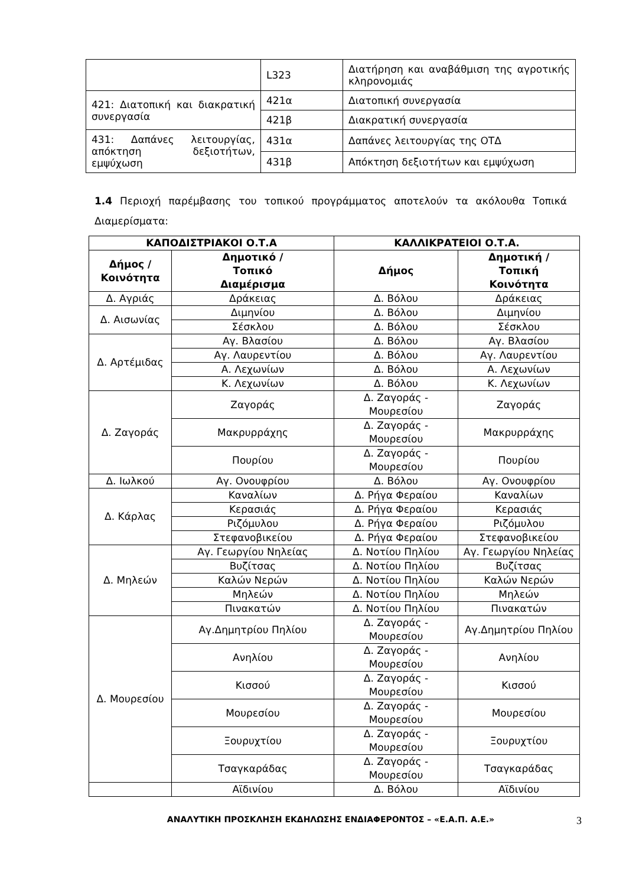| | L323 | Διατήρηση και αναβάθμιση της αγροτικής κληρονομιάς |
| 421: Διατοπική και διακρατική συνεργασία | 421α | Διατοπική συνεργασία |
| | 421β | Διακρατική συνεργασία |
| 431: Δαπάνες λειτουργίας, απόκτηση δεξιοτήτων, εμψύχωση | 431α | Δαπάνες λειτουργίας της ΟΤΔ |
| | 431β | Απόκτηση δεξιοτήτων και εμψύχωση |
1.4 Περιοχή παρέμβασης του τοπικού προγράμματος αποτελούν τα ακόλουθα Τοπικά Διαμερίσματα:
| ΚΑΠΟΔΙΣΤΡΙΑΚΟΙ Ο.Τ.Α | | ΚΑΛΛΙΚΡΑΤΕΙΟΙ Ο.Τ.Α. | |
| --- | --- | --- | --- |
| Δήμος / Κοινότητα | Δημοτικό / Τοπικό Διαμέρισμα | Δήμος | Δημοτική / Τοπική Κοινότητα |
| Δ. Αγριάς | Δράκειας | Δ. Βόλου | Δράκειας |
| Δ. Αισωνίας | Διμηνίου | Δ. Βόλου | Διμηνίου |
| | Σέσκλου | Δ. Βόλου | Σέσκλου |
| Δ. Αρτέμιδας | Αγ. Βλασίου | Δ. Βόλου | Αγ. Βλασίου |
| | Αγ. Λαυρεντίου | Δ. Βόλου | Αγ. Λαυρεντίου |
| | Α. Λεχωνίων | Δ. Βόλου | Α. Λεχωνίων |
| | Κ. Λεχωνίων | Δ. Βόλου | Κ. Λεχωνίων |
| Δ. Ζαγοράς | Ζαγοράς | Δ. Ζαγοράς - Μουρεσίου | Ζαγοράς |
| | Μακρυρράχης | Δ. Ζαγοράς - Μουρεσίου | Μακρυρράχης |
| | Πουρίου | Δ. Ζαγοράς - Μουρεσίου | Πουρίου |
| Δ. Ιωλκού | Αγ. Ονουφρίου | Δ. Βόλου | Αγ. Ονουφρίου |
| Δ. Κάρλας | Καναλίων | Δ. Ρήγα Φεραίου | Καναλίων |
| | Κερασιάς | Δ. Ρήγα Φεραίου | Κερασιάς |
| | Ριζόμυλου | Δ. Ρήγα Φεραίου | Ριζόμυλου |
| | Στεφανοβικείου | Δ. Ρήγα Φεραίου | Στεφανοβικείου |
| Δ. Μηλεών | Αγ. Γεωργίου Νηλείας | Δ. Νοτίου Πηλίου | Αγ. Γεωργίου Νηλείας |
| | Βυζίτσας | Δ. Νοτίου Πηλίου | Βυζίτσας |
| | Καλών Νερών | Δ. Νοτίου Πηλίου | Καλών Νερών |
| | Μηλεών | Δ. Νοτίου Πηλίου | Μηλεών |
| | Πινακατών | Δ. Νοτίου Πηλίου | Πινακατών |
| Δ. Μουρεσίου | Αγ.Δημητρίου Πηλίου | Δ. Ζαγοράς - Μουρεσίου | Αγ.Δημητρίου Πηλίου |
| | Ανηλίου | Δ. Ζαγοράς - Μουρεσίου | Ανηλίου |
| | Κισσού | Δ. Ζαγοράς - Μουρεσίου | Κισσού |
| | Μουρεσίου | Δ. Ζαγοράς - Μουρεσίου | Μουρεσίου |
| | Ξουρυχτίου | Δ. Ζαγοράς - Μουρεσίου | Ξουρυχτίου |
| | Τσαγκαράδας | Δ. Ζαγοράς - Μουρεσίου | Τσαγκαράδας |
| | Αϊδινίου | Δ. Βόλου | Αϊδινίου |
ΑΝΑΛΥΤΙΚΗ ΠΡΟΣΚΛΗΣΗ ΕΚΔΗΛΩΣΗΣ ΕΝΔΙΑΦΕΡΟΝΤΟΣ – «Ε.Α.Π. Α.Ε.» 3